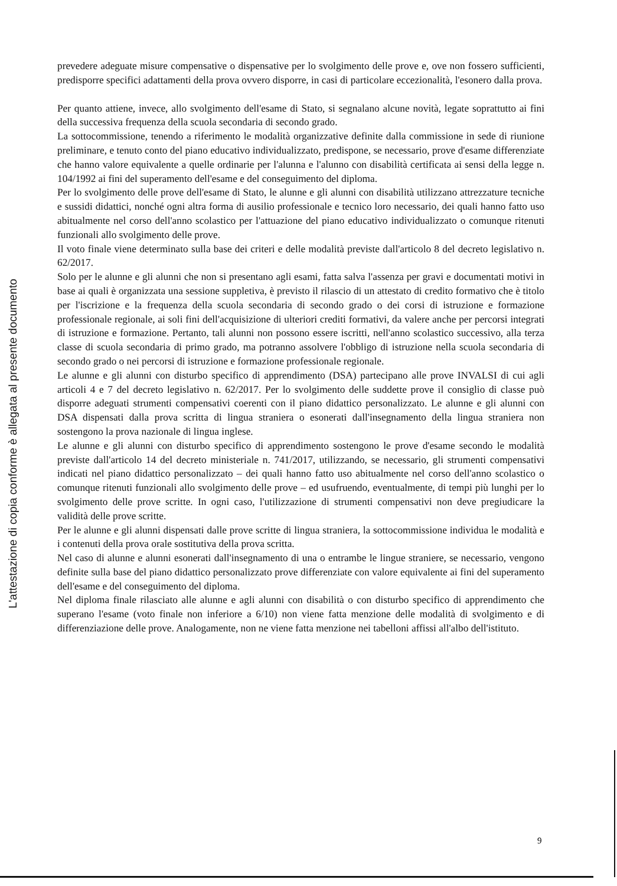L'attestazione di copia conforme è allegata al presente documento
prevedere adeguate misure compensative o dispensative per lo svolgimento delle prove e, ove non fossero sufficienti, predisporre specifici adattamenti della prova ovvero disporre, in casi di particolare eccezionalità, l'esonero dalla prova.
Per quanto attiene, invece, allo svolgimento dell'esame di Stato, si segnalano alcune novità, legate soprattutto ai fini della successiva frequenza della scuola secondaria di secondo grado.
La sottocommissione, tenendo a riferimento le modalità organizzative definite dalla commissione in sede di riunione preliminare, e tenuto conto del piano educativo individualizzato, predispone, se necessario, prove d'esame differenziate che hanno valore equivalente a quelle ordinarie per l'alunna e l'alunno con disabilità certificata ai sensi della legge n. 104/1992 ai fini del superamento dell'esame e del conseguimento del diploma.
Per lo svolgimento delle prove dell'esame di Stato, le alunne e gli alunni con disabilità utilizzano attrezzature tecniche e sussidi didattici, nonché ogni altra forma di ausilio professionale e tecnico loro necessario, dei quali hanno fatto uso abitualmente nel corso dell'anno scolastico per l'attuazione del piano educativo individualizzato o comunque ritenuti funzionali allo svolgimento delle prove.
Il voto finale viene determinato sulla base dei criteri e delle modalità previste dall'articolo 8 del decreto legislativo n. 62/2017.
Solo per le alunne e gli alunni che non si presentano agli esami, fatta salva l'assenza per gravi e documentati motivi in base ai quali è organizzata una sessione suppletiva, è previsto il rilascio di un attestato di credito formativo che è titolo per l'iscrizione e la frequenza della scuola secondaria di secondo grado o dei corsi di istruzione e formazione professionale regionale, ai soli fini dell'acquisizione di ulteriori crediti formativi, da valere anche per percorsi integrati di istruzione e formazione. Pertanto, tali alunni non possono essere iscritti, nell'anno scolastico successivo, alla terza classe di scuola secondaria di primo grado, ma potranno assolvere l'obbligo di istruzione nella scuola secondaria di secondo grado o nei percorsi di istruzione e formazione professionale regionale.
Le alunne e gli alunni con disturbo specifico di apprendimento (DSA) partecipano alle prove INVALSI di cui agli articoli 4 e 7 del decreto legislativo n. 62/2017. Per lo svolgimento delle suddette prove il consiglio di classe può disporre adeguati strumenti compensativi coerenti con il piano didattico personalizzato. Le alunne e gli alunni con DSA dispensati dalla prova scritta di lingua straniera o esonerati dall'insegnamento della lingua straniera non sostengono la prova nazionale di lingua inglese.
Le alunne e gli alunni con disturbo specifico di apprendimento sostengono le prove d'esame secondo le modalità previste dall'articolo 14 del decreto ministeriale n. 741/2017, utilizzando, se necessario, gli strumenti compensativi indicati nel piano didattico personalizzato – dei quali hanno fatto uso abitualmente nel corso dell'anno scolastico o comunque ritenuti funzionali allo svolgimento delle prove – ed usufruendo, eventualmente, di tempi più lunghi per lo svolgimento delle prove scritte. In ogni caso, l'utilizzazione di strumenti compensativi non deve pregiudicare la validità delle prove scritte.
Per le alunne e gli alunni dispensati dalle prove scritte di lingua straniera, la sottocommissione individua le modalità e i contenuti della prova orale sostitutiva della prova scritta.
Nel caso di alunne e alunni esonerati dall'insegnamento di una o entrambe le lingue straniere, se necessario, vengono definite sulla base del piano didattico personalizzato prove differenziate con valore equivalente ai fini del superamento dell'esame e del conseguimento del diploma.
Nel diploma finale rilasciato alle alunne e agli alunni con disabilità o con disturbo specifico di apprendimento che superano l'esame (voto finale non inferiore a 6/10) non viene fatta menzione delle modalità di svolgimento e di differenziazione delle prove. Analogamente, non ne viene fatta menzione nei tabelloni affissi all'albo dell'istituto.
9